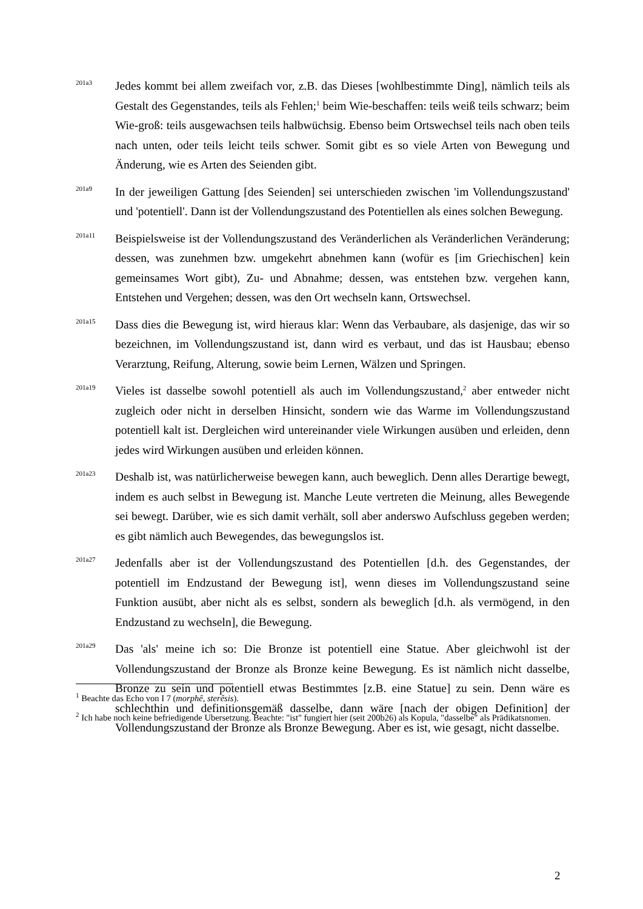201a3
Jedes kommt bei allem zweifach vor, z.B. das Dieses [wohlbestimmte Ding], nämlich teils als Gestalt des Gegenstandes, teils als Fehlen;<sup>1</sup> beim Wie-beschaffen: teils weiß teils schwarz; beim Wie-groß: teils ausgewachsen teils halbwüchsig. Ebenso beim Ortswechsel teils nach oben teils nach unten, oder teils leicht teils schwer. Somit gibt es so viele Arten von Bewegung und Änderung, wie es Arten des Seienden gibt.
201a9
In der jeweiligen Gattung [des Seienden] sei unterschieden zwischen 'im Vollendungszustand' und 'potentiell'. Dann ist der Vollendungszustand des Potentiellen als eines solchen Bewegung.
201a11
Beispielsweise ist der Vollendungszustand des Veränderlichen als Veränderlichen Veränderung; dessen, was zunehmen bzw. umgekehrt abnehmen kann (wofür es [im Griechischen] kein gemeinsames Wort gibt), Zu- und Abnahme; dessen, was entstehen bzw. vergehen kann, Entstehen und Vergehen; dessen, was den Ort wechseln kann, Ortswechsel.
201a15
Dass dies die Bewegung ist, wird hieraus klar: Wenn das Verbaubare, als dasjenige, das wir so bezeichnen, im Vollendungszustand ist, dann wird es verbaut, und das ist Hausbau; ebenso Verarztung, Reifung, Alterung, sowie beim Lernen, Wälzen und Springen.
201a19
Vieles ist dasselbe sowohl potentiell als auch im Vollendungszustand,<sup>2</sup> aber entweder nicht zugleich oder nicht in derselben Hinsicht, sondern wie das Warme im Vollendungszustand potentiell kalt ist. Dergleichen wird untereinander viele Wirkungen ausüben und erleiden, denn jedes wird Wirkungen ausüben und erleiden können.
201a23
Deshalb ist, was natürlicherweise bewegen kann, auch beweglich. Denn alles Derartige bewegt, indem es auch selbst in Bewegung ist. Manche Leute vertreten die Meinung, alles Bewegende sei bewegt. Darüber, wie es sich damit verhält, soll aber anderswo Aufschluss gegeben werden; es gibt nämlich auch Bewegendes, das bewegungslos ist.
201a27
Jedenfalls aber ist der Vollendungszustand des Potentiellen [d.h. des Gegenstandes, der potentiell im Endzustand der Bewegung ist], wenn dieses im Vollendungszustand seine Funktion ausübt, aber nicht als es selbst, sondern als beweglich [d.h. als vermögend, in den Endzustand zu wechseln], die Bewegung.
201a29
Das 'als' meine ich so: Die Bronze ist potentiell eine Statue. Aber gleichwohl ist der Vollendungszustand der Bronze als Bronze keine Bewegung. Es ist nämlich nicht dasselbe, Bronze zu sein und potentiell etwas Bestimmtes [z.B. eine Statue] zu sein. Denn wäre es schlechthin und definitionsgemäß dasselbe, dann wäre [nach der obigen Definition] der Vollendungszustand der Bronze als Bronze Bewegung. Aber es ist, wie gesagt, nicht dasselbe.
<sup>1</sup> Beachte das Echo von I 7 (morphê, sterêsis).
<sup>2</sup> Ich habe noch keine befriedigende Ubersetzung. Beachte: "ist" fungiert hier (seit 200b26) als Kopula, "dasselbe" als Prädikatsnomen.
2